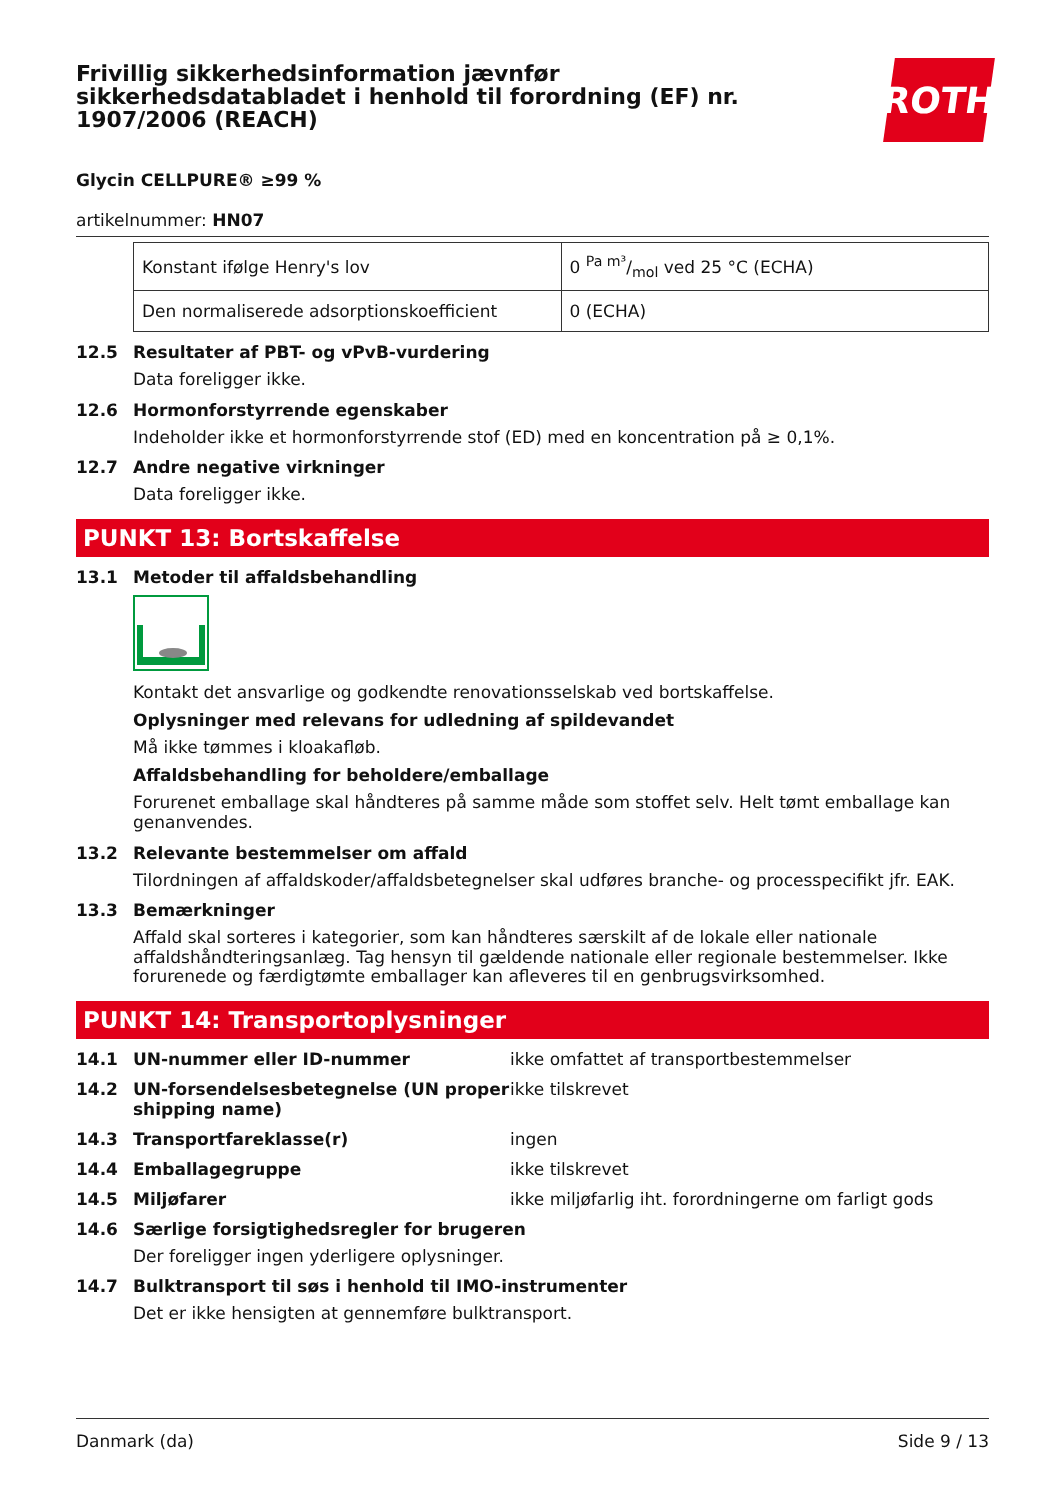Frivillig sikkerhedsinformation jævnfør
sikkerhedsdatabladet i henhold til forordning (EF) nr.
1907/2006 (REACH)
ROTH
Glycin CELLPURE® ≥99 %
artikelnummer: HN07
| Konstant ifølge Henry's lov | 0 Pa m³/mol ved 25 °C (ECHA) |
| Den normaliserede adsorptionskoefficient | 0 (ECHA) |
12.5 Resultater af PBT- og vPvB-vurdering
Data foreligger ikke.
12.6 Hormonforstyrrende egenskaber
Indeholder ikke et hormonforstyrrende stof (ED) med en koncentration på ≥ 0,1%.
12.7 Andre negative virkninger
Data foreligger ikke.
PUNKT 13: Bortskaffelse
13.1 Metoder til affaldsbehandling
Kontakt det ansvarlige og godkendte renovationsselskab ved bortskaffelse.
Oplysninger med relevans for udledning af spildevandet
Må ikke tømmes i kloakafløb.
Affaldsbehandling for beholdere/emballage
Forurenet emballage skal håndteres på samme måde som stoffet selv. Helt tømt emballage kan genanvendes.
13.2 Relevante bestemmelser om affald
Tilordningen af affaldskoder/affaldsbetegnelser skal udføres branche- og processpecifikt jfr. EAK.
13.3 Bemærkninger
Affald skal sorteres i kategorier, som kan håndteres særskilt af de lokale eller nationale affaldshåndteringsanlæg. Tag hensyn til gældende nationale eller regionale bestemmelser. Ikke forurenede og færdigtømte emballager kan afleveres til en genbrugsvirksomhed.
PUNKT 14: Transportoplysninger
14.1 UN-nummer eller ID-nummer ikke omfattet af transportbestemmelser
14.2 UN-forsendelsesbetegnelse (UN proper shipping name)
ikke tilskrevet
14.3 Transportfareklasse(r) ingen
14.4 Emballagegruppe ikke tilskrevet
14.5 Miljøfarer ikke miljøfarlig iht. forordningerne om farligt gods
14.6 Særlige forsigtighedsregler for brugeren
Der foreligger ingen yderligere oplysninger.
14.7 Bulktransport til søs i henhold til IMO-instrumenter
Det er ikke hensigten at gennemføre bulktransport.
Danmark (da) Side 9 / 13